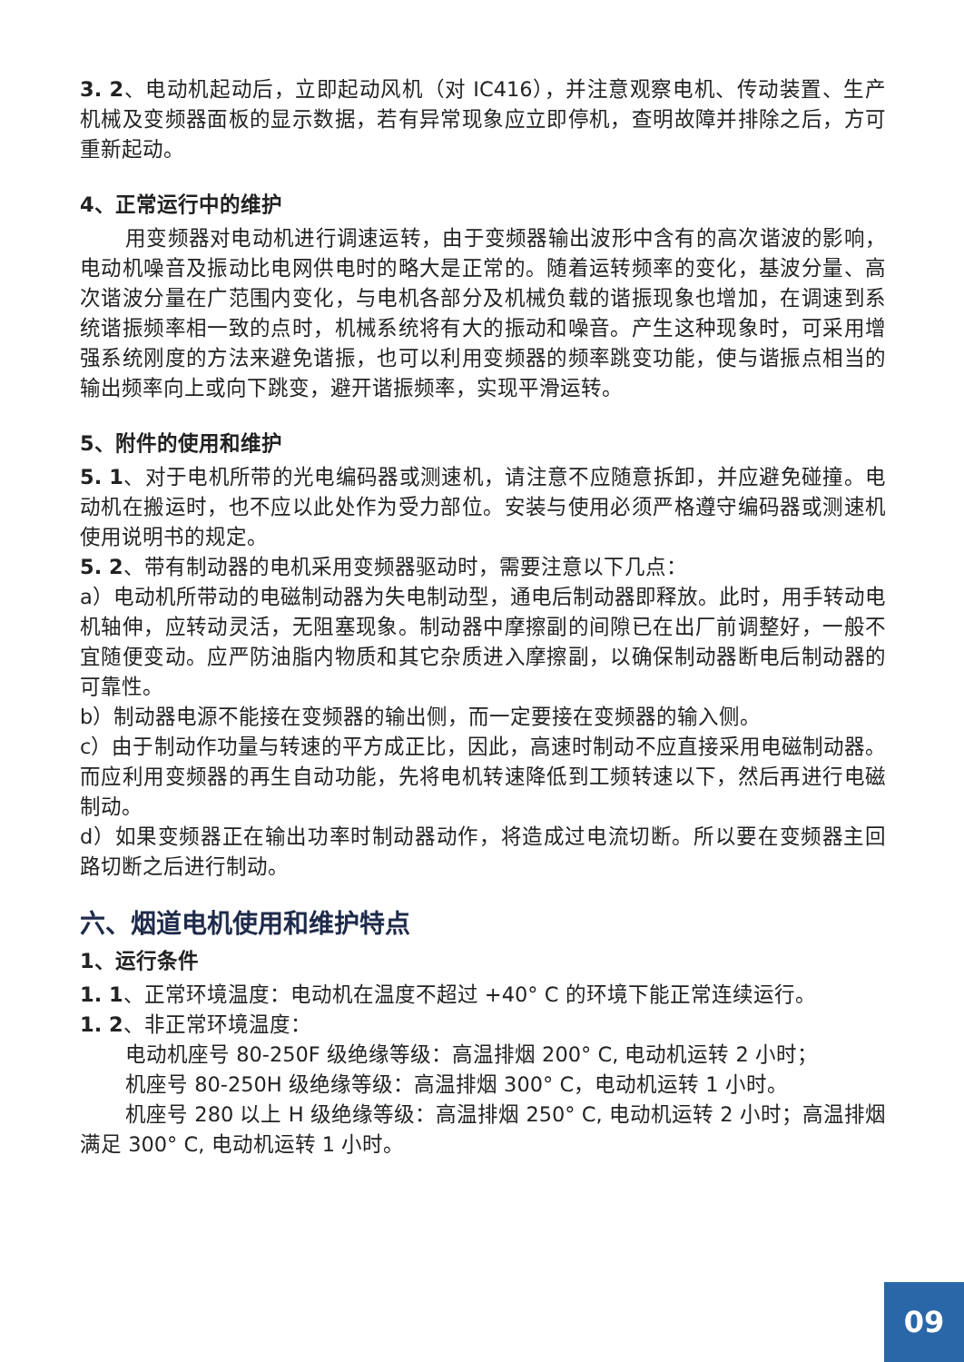3. 2、电动机起动后，立即起动风机（对 IC416），并注意观察电机、传动装置、生产机械及变频器面板的显示数据，若有异常现象应立即停机，查明故障并排除之后，方可重新起动。
4、正常运行中的维护
用变频器对电动机进行调速运转，由于变频器输出波形中含有的高次谐波的影响，电动机噪音及振动比电网供电时的略大是正常的。随着运转频率的变化，基波分量、高次谐波分量在广范围内变化，与电机各部分及机械负载的谐振现象也增加，在调速到系统谐振频率相一致的点时，机械系统将有大的振动和噪音。产生这种现象时，可采用增强系统刚度的方法来避免谐振，也可以利用变频器的频率跳变功能，使与谐振点相当的输出频率向上或向下跳变，避开谐振频率，实现平滑运转。
5、附件的使用和维护
5. 1、对于电机所带的光电编码器或测速机，请注意不应随意拆卸，并应避免碰撞。电动机在搬运时，也不应以此处作为受力部位。安装与使用必须严格遵守编码器或测速机使用说明书的规定。
5. 2、带有制动器的电机采用变频器驱动时，需要注意以下几点：
a）电动机所带动的电磁制动器为失电制动型，通电后制动器即释放。此时，用手转动电机轴伸，应转动灵活，无阻塞现象。制动器中摩擦副的间隙已在出厂前调整好，一般不宜随便变动。应严防油脂内物质和其它杂质进入摩擦副，以确保制动器断电后制动器的可靠性。
b）制动器电源不能接在变频器的输出侧，而一定要接在变频器的输入侧。
c）由于制动作功量与转速的平方成正比，因此，高速时制动不应直接采用电磁制动器。而应利用变频器的再生自动功能，先将电机转速降低到工频转速以下，然后再进行电磁制动。
d）如果变频器正在输出功率时制动器动作，将造成过电流切断。所以要在变频器主回路切断之后进行制动。
六、烟道电机使用和维护特点
1、运行条件
1. 1、正常环境温度：电动机在温度不超过 +40° C 的环境下能正常连续运行。
1. 2、非正常环境温度：
电动机座号 80-250F 级绝缘等级：高温排烟 200° C, 电动机运转 2 小时；
机座号 80-250H 级绝缘等级：高温排烟 300° C，电动机运转 1 小时。
机座号 280 以上 H 级绝缘等级：高温排烟 250° C, 电动机运转 2 小时；高温排烟满足 300° C, 电动机运转 1 小时。
09